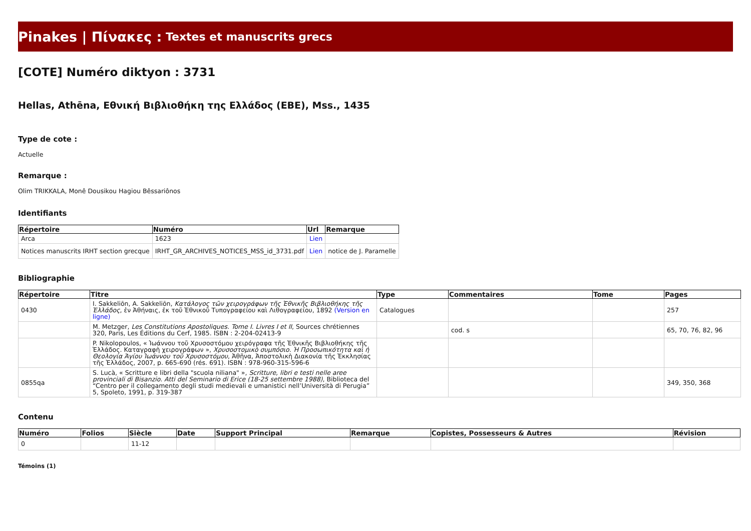Pinakes | Πίνακες : Textes et manuscrits grecs
[COTE] Numéro diktyon : 3731
Hellas, Athēna, Εθνική Βιβλιοθήκη της Ελλάδος (ΕΒΕ), Mss., 1435
Type de cote :
Actuelle
Remarque :
Olim TRIKKALA, Monê Dousikou Hagiou Bêssariônos
Identifiants
| Répertoire | Numéro | Url | Remarque |
| --- | --- | --- | --- |
| Arca | 1623 | Lien | |
| Notices manuscrits IRHT section grecque | IRHT_GR_ARCHIVES_NOTICES_MSS_id_3731.pdf | Lien | notice de J. Paramelle |
Bibliographie
| Répertoire | Titre | Type | Commentaires | Tome | Pages |
| --- | --- | --- | --- | --- | --- |
| 0430 | I. Sakkeliōn, A. Sakkeliōn, Κατάλογος τῶν χειρογράφων τῆς Ἐθνικῆς Βιβλιοθήκης τῆς Ἑλλάδος , ἐν Ἀθήναις, ἐκ τοῦ Ἐθνικοῦ Τυπογραφείου καὶ Λιθογραφείου, 1892 (Version en ligne) | Catalogues | | | 257 |
| | M. Metzger, Les Constitutions Apostoliques. Tome I. Livres I et II , Sources chrétiennes 320, Paris, Les Éditions du Cerf, 1985. ISBN : 2-204-02413-9 | | cod. s | | 65, 70, 76, 82, 96 |
| | P. Nikolopoulos, « Ἰωάννου τοῦ Χρυσοστόμου χειρόγραφα τῆς Ἐθνικῆς Βιβλιοθήκης τῆς Ἑλλάδος. Καταγραφὴ χειρογράφων », Χρυσοστομικὸ συμπόσιο. Ἡ Προσωπικότητα καὶ ἡ Θεολογία Ἁγίου Ἰωάννου τοῦ Χρυσοστόμου , Ἀθῆνα, Ἀποστολικὴ Διακονία τῆς Ἐκκλησίας τῆς Ἑλλάδος, 2007, p. 665-690 (rés. 691). ISBN : 978-960-315-596-6 | | | | |
| 0855qa | S. Lucà, « Scritture e libri della "scuola niliana" », Scritture, libri e testi nelle aree provinciali di Bisanzio. Atti del Seminario di Erice (18-25 settembre 1988) , Biblioteca del “Centro per il collegamento degli studi medievali e umanistici nell’Università di Perugia” 5, Spoleto, 1991, p. 319-387 | | | | 349, 350, 368 |
Contenu
| Numéro | Folios | Siècle | Date | Support Principal | Remarque | Copistes, Possesseurs & Autres | Révision |
| --- | --- | --- | --- | --- | --- | --- | --- |
| 0 | | 11-12 | | | | | |
Témoins (1)